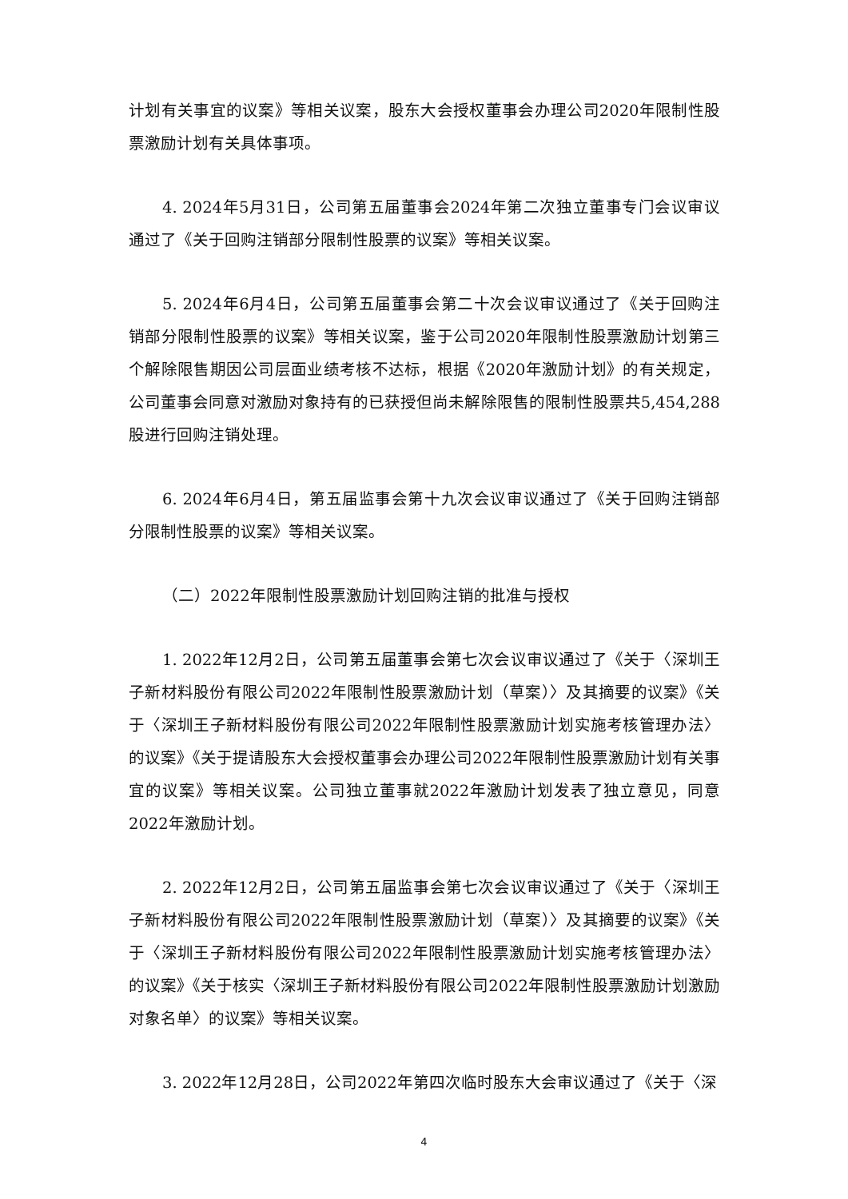计划有关事宜的议案》等相关议案，股东大会授权董事会办理公司2020年限制性股票激励计划有关具体事项。
4. 2024年5月31日，公司第五届董事会2024年第二次独立董事专门会议审议通过了《关于回购注销部分限制性股票的议案》等相关议案。
5. 2024年6月4日，公司第五届董事会第二十次会议审议通过了《关于回购注销部分限制性股票的议案》等相关议案，鉴于公司2020年限制性股票激励计划第三个解除限售期因公司层面业绩考核不达标，根据《2020年激励计划》的有关规定，公司董事会同意对激励对象持有的已获授但尚未解除限售的限制性股票共5,454,288股进行回购注销处理。
6. 2024年6月4日，第五届监事会第十九次会议审议通过了《关于回购注销部分限制性股票的议案》等相关议案。
（二）2022年限制性股票激励计划回购注销的批准与授权
1. 2022年12月2日，公司第五届董事会第七次会议审议通过了《关于〈深圳王子新材料股份有限公司2022年限制性股票激励计划（草案）〉及其摘要的议案》《关于〈深圳王子新材料股份有限公司2022年限制性股票激励计划实施考核管理办法〉的议案》《关于提请股东大会授权董事会办理公司2022年限制性股票激励计划有关事宜的议案》等相关议案。公司独立董事就2022年激励计划发表了独立意见，同意2022年激励计划。
2. 2022年12月2日，公司第五届监事会第七次会议审议通过了《关于〈深圳王子新材料股份有限公司2022年限制性股票激励计划（草案）〉及其摘要的议案》《关于〈深圳王子新材料股份有限公司2022年限制性股票激励计划实施考核管理办法〉的议案》《关于核实〈深圳王子新材料股份有限公司2022年限制性股票激励计划激励对象名单〉的议案》等相关议案。
3. 2022年12月28日，公司2022年第四次临时股东大会审议通过了《关于〈深
4